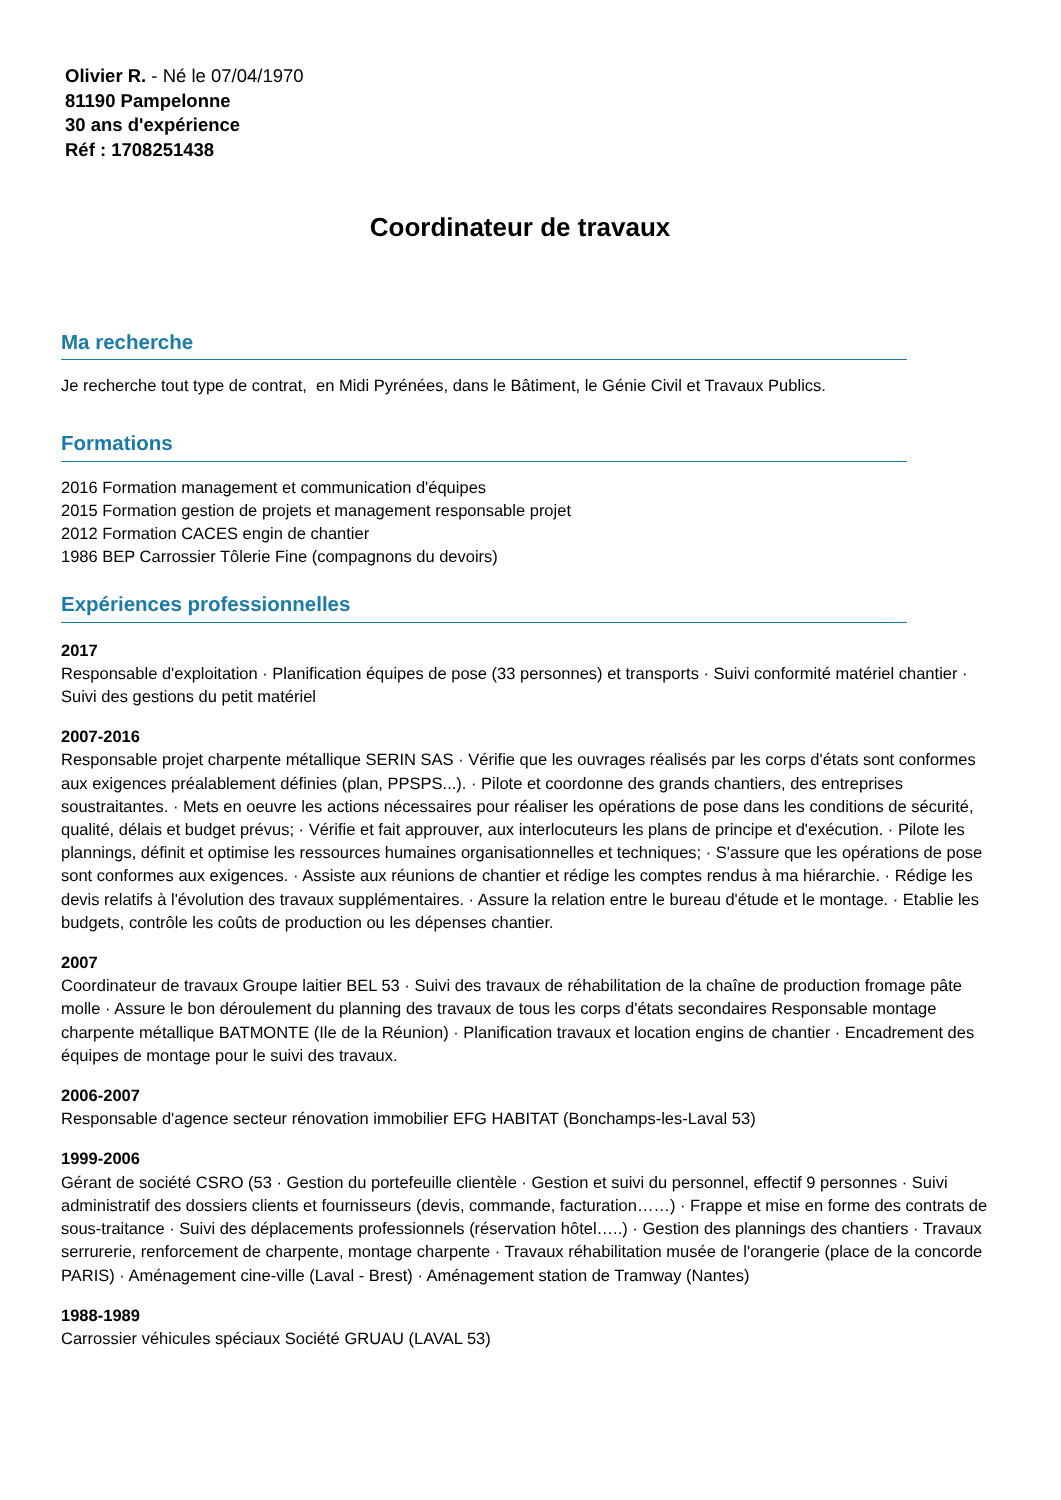Olivier R. - Né le 07/04/1970
81190 Pampelonne
30 ans d'expérience
Réf : 1708251438
Coordinateur de travaux
Ma recherche
Je recherche tout type de contrat, en Midi Pyrénées, dans le Bâtiment, le Génie Civil et Travaux Publics.
Formations
2016 Formation management et communication d'équipes
2015 Formation gestion de projets et management responsable projet
2012 Formation CACES engin de chantier
1986 BEP Carrossier Tôlerie Fine (compagnons du devoirs)
Expériences professionnelles
2017
Responsable d'exploitation · Planification équipes de pose (33 personnes) et transports · Suivi conformité matériel chantier · Suivi des gestions du petit matériel
2007-2016
Responsable projet charpente métallique SERIN SAS · Vérifie que les ouvrages réalisés par les corps d'états sont conformes aux exigences préalablement définies (plan, PPSPS...). · Pilote et coordonne des grands chantiers, des entreprises soustraitantes. · Mets en oeuvre les actions nécessaires pour réaliser les opérations de pose dans les conditions de sécurité, qualité, délais et budget prévus; · Vérifie et fait approuver, aux interlocuteurs les plans de principe et d'exécution. · Pilote les plannings, définit et optimise les ressources humaines organisationnelles et techniques; · S'assure que les opérations de pose sont conformes aux exigences. · Assiste aux réunions de chantier et rédige les comptes rendus à ma hiérarchie. · Rédige les devis relatifs à l'évolution des travaux supplémentaires. · Assure la relation entre le bureau d'étude et le montage. · Etablie les budgets, contrôle les coûts de production ou les dépenses chantier.
2007
Coordinateur de travaux Groupe laitier BEL 53 · Suivi des travaux de réhabilitation de la chaîne de production fromage pâte molle · Assure le bon déroulement du planning des travaux de tous les corps d'états secondaires Responsable montage charpente métallique BATMONTE (Ile de la Réunion) · Planification travaux et location engins de chantier · Encadrement des équipes de montage pour le suivi des travaux.
2006-2007
Responsable d'agence secteur rénovation immobilier EFG HABITAT (Bonchamps-les-Laval 53)
1999-2006
Gérant de société CSRO (53 · Gestion du portefeuille clientèle · Gestion et suivi du personnel, effectif 9 personnes · Suivi administratif des dossiers clients et fournisseurs (devis, commande, facturation……) · Frappe et mise en forme des contrats de sous-traitance · Suivi des déplacements professionnels (réservation hôtel…..) · Gestion des plannings des chantiers · Travaux serrurerie, renforcement de charpente, montage charpente · Travaux réhabilitation musée de l'orangerie (place de la concorde PARIS) · Aménagement cine-ville (Laval - Brest) · Aménagement station de Tramway (Nantes)
1988-1989
Carrossier véhicules spéciaux Société GRUAU (LAVAL 53)